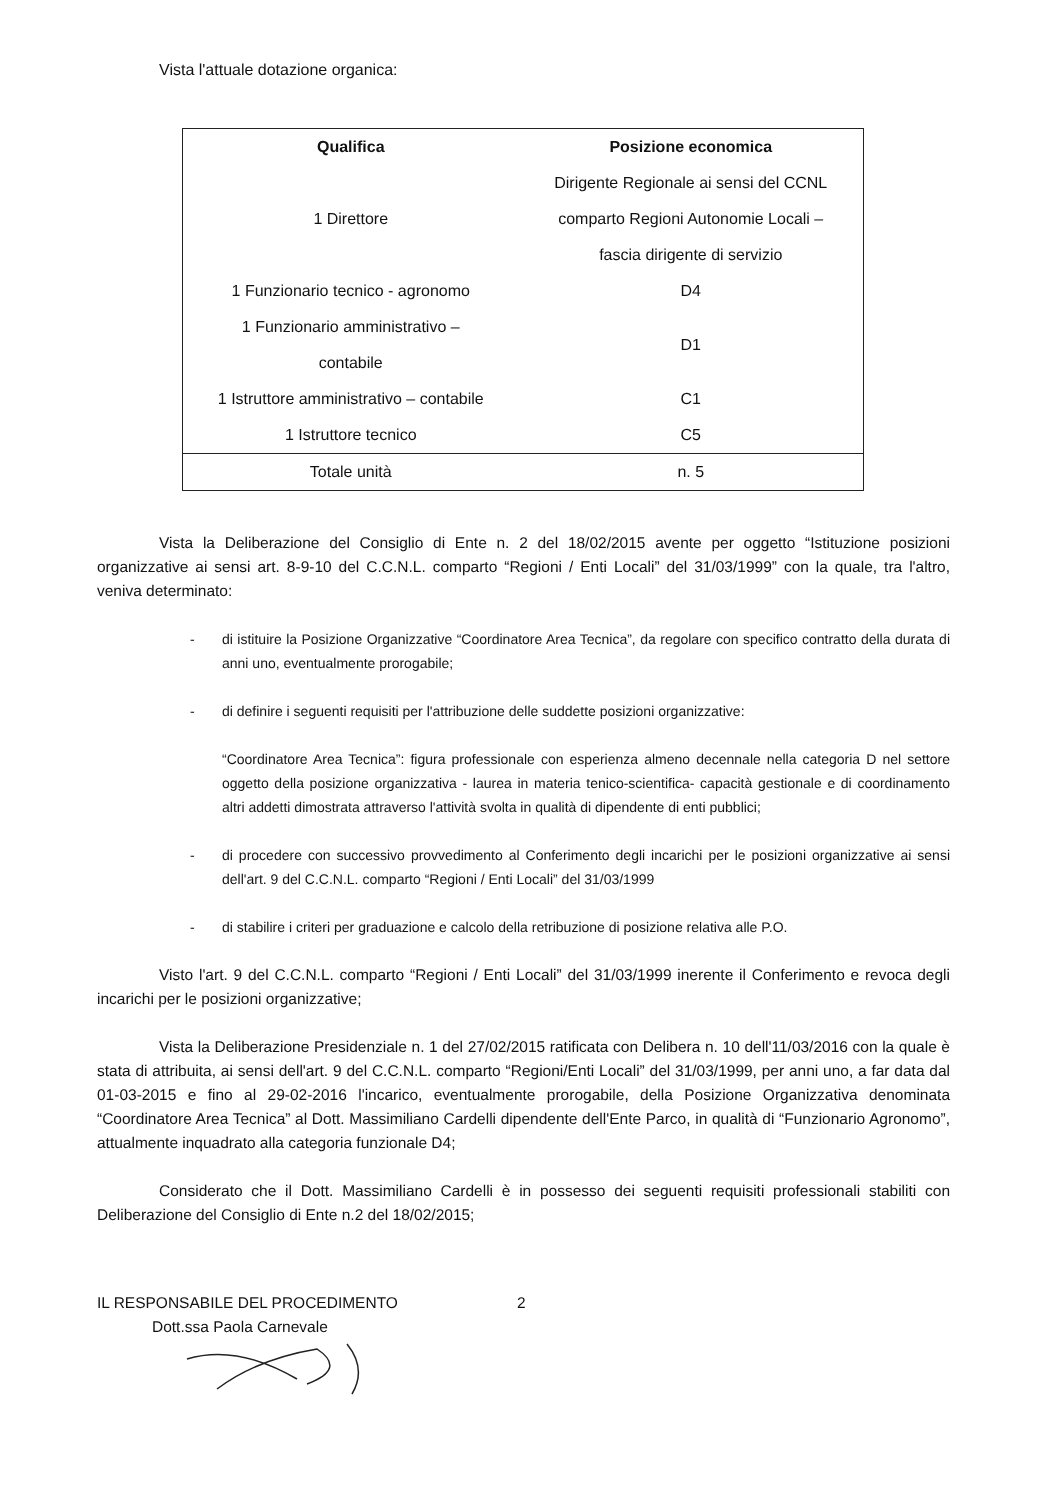Vista l'attuale dotazione organica:
| Qualifica | Posizione economica |
| --- | --- |
| 1 Direttore | Dirigente Regionale ai sensi del CCNL comparto Regioni Autonomie Locali – fascia dirigente di servizio |
| 1 Funzionario tecnico - agronomo | D4 |
| 1 Funzionario amministrativo – contabile | D1 |
| 1 Istruttore amministrativo – contabile | C1 |
| 1 Istruttore tecnico | C5 |
| Totale unità | n. 5 |
Vista la Deliberazione del Consiglio di Ente n. 2 del 18/02/2015 avente per oggetto “Istituzione posizioni organizzative ai sensi art. 8-9-10 del C.C.N.L. comparto “Regioni / Enti Locali” del 31/03/1999” con la quale, tra l'altro, veniva determinato:
- di istituire la Posizione Organizzative “Coordinatore Area Tecnica”, da regolare con specifico contratto della durata di anni uno, eventualmente prorogabile;
- di definire i seguenti requisiti per l'attribuzione delle suddette posizioni organizzative:
“Coordinatore Area Tecnica”: figura professionale con esperienza almeno decennale nella categoria D nel settore oggetto della posizione organizzativa - laurea in materia tenico-scientifica- capacità gestionale e di coordinamento altri addetti dimostrata attraverso l'attività svolta in qualità di dipendente di enti pubblici;
- di procedere con successivo provvedimento al Conferimento degli incarichi per le posizioni organizzative ai sensi dell'art. 9 del C.C.N.L. comparto “Regioni / Enti Locali” del 31/03/1999
- di stabilire i criteri per graduazione e calcolo della retribuzione di posizione relativa alle P.O.
Visto l'art. 9 del C.C.N.L. comparto “Regioni / Enti Locali” del 31/03/1999 inerente il Conferimento e revoca degli incarichi per le posizioni organizzative;
Vista la Deliberazione Presidenziale n. 1 del 27/02/2015 ratificata con Delibera n. 10 dell'11/03/2016 con la quale è stata di attribuita, ai sensi dell'art. 9 del C.C.N.L. comparto “Regioni/Enti Locali” del 31/03/1999, per anni uno, a far data dal 01-03-2015 e fino al 29-02-2016 l'incarico, eventualmente prorogabile, della Posizione Organizzativa denominata “Coordinatore Area Tecnica” al Dott. Massimiliano Cardelli dipendente dell'Ente Parco, in qualità di “Funzionario Agronomo”, attualmente inquadrato alla categoria funzionale D4;
Considerato che il Dott. Massimiliano Cardelli è in possesso dei seguenti requisiti professionali stabiliti con Deliberazione del Consiglio di Ente n.2 del 18/02/2015;
IL RESPONSABILE DEL PROCEDIMENTO 2
Dott.ssa Paola Carnevale